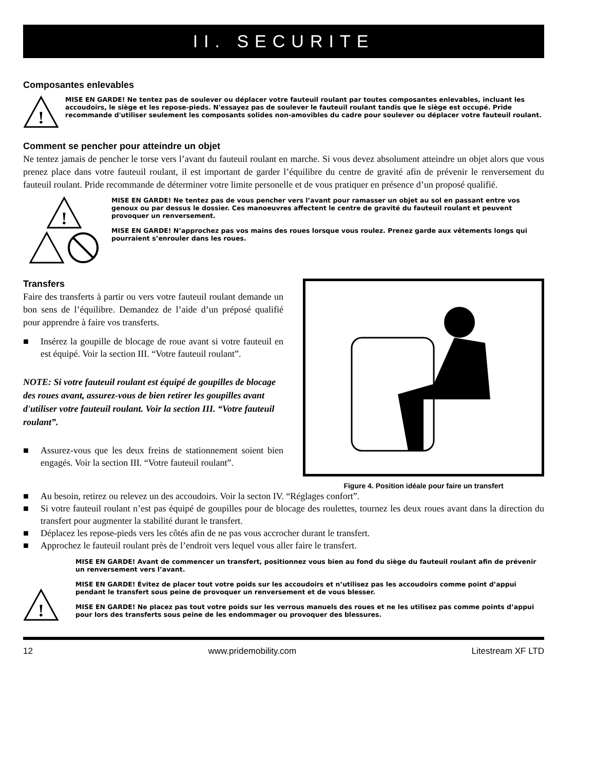II. SECURITE
Composantes enlevables
!
MISE EN GARDE! Ne tentez pas de soulever ou déplacer votre fauteuil roulant par toutes composantes enlevables, incluant les accoudoirs, le siège et les repose-pieds. N'essayez pas de soulever le fauteuil roulant tandis que le siège est occupé. Pride recommande d'utiliser seulement les composants solides non-amovibles du cadre pour soulever ou déplacer votre fauteuil roulant.
Comment se pencher pour atteindre un objet
Ne tentez jamais de pencher le torse vers l’avant du fauteuil roulant en marche. Si vous devez absolument atteindre un objet alors que vous prenez place dans votre fauteuil roulant, il est important de garder l’équilibre du centre de gravité afin de prévenir le renversement du fauteuil roulant. Pride recommande de déterminer votre limite personelle et de vous pratiquer en présence d’un proposé qualifié.
!
MISE EN GARDE! Ne tentez pas de vous pencher vers l’avant pour ramasser un objet au sol en passant entre vos genoux ou par dessus le dossier. Ces manoeuvres affectent le centre de gravité du fauteuil roulant et peuvent provoquer un renversement.
MISE EN GARDE! N’approchez pas vos mains des roues lorsque vous roulez. Prenez garde aux vêtements longs qui pourraient s’enrouler dans les roues.
Transfers
Faire des transferts à partir ou vers votre fauteuil roulant demande un bon sens de l’équilibre. Demandez de l’aide d’un préposé qualifié pour apprendre à faire vos transferts.
■ Insérez la goupille de blocage de roue avant si votre fauteuil en est équipé. Voir la section III. “Votre fauteuil roulant”.
NOTE: Si votre fauteuil roulant est équipé de goupilles de blocage des roues avant, assurez-vous de bien retirer les goupilles avant d'utiliser votre fauteuil roulant. Voir la section III. “Votre fauteuil roulant”.
■ Assurez-vous que les deux freins de stationnement soient bien engagés. Voir la section III. “Votre fauteuil roulant”.
Figure 4. Position idéale pour faire un transfert
■ Au besoin, retirez ou relevez un des accoudoirs. Voir la secton IV. “Réglages confort”.
■ Si votre fauteuil roulant n’est pas équipé de goupilles pour de blocage des roulettes, tournez les deux roues avant dans la direction du transfert pour augmenter la stabilité durant le transfert.
■ Déplacez les repose-pieds vers les côtés afin de ne pas vous accrocher durant le transfert.
■ Approchez le fauteuil roulant près de l’endroit vers lequel vous aller faire le transfert.
!
MISE EN GARDE! Avant de commencer un transfert, positionnez vous bien au fond du siège du fauteuil roulant afin de prévenir un renversement vers l’avant.
MISE EN GARDE! Évitez de placer tout votre poids sur les accoudoirs et n’utilisez pas les accoudoirs comme point d’appui pendant le transfert sous peine de provoquer un renversement et de vous blesser.
MISE EN GARDE! Ne placez pas tout votre poids sur les verrous manuels des roues et ne les utilisez pas comme points d’appui pour lors des transferts sous peine de les endommager ou provoquer des blessures.
12 www.pridemobility.com Litestream XF LTD